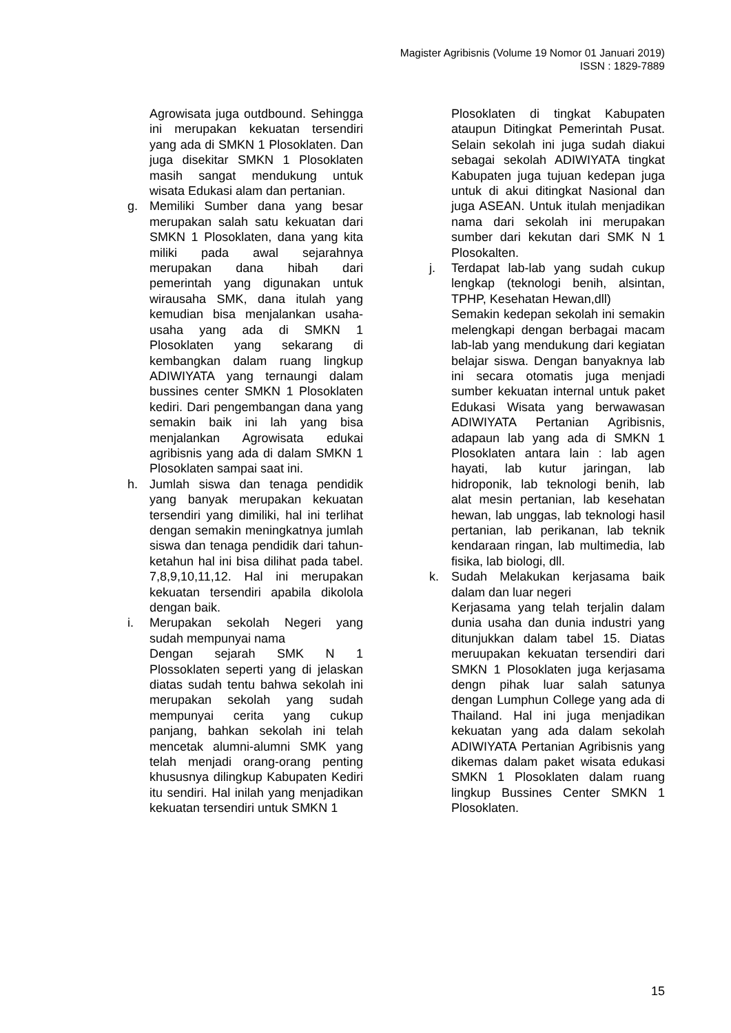Magister Agribisnis (Volume 19 Nomor 01 Januari 2019)
ISSN : 1829-7889
Agrowisata juga outdbound. Sehingga ini merupakan kekuatan tersendiri yang ada di SMKN 1 Plosoklaten. Dan juga disekitar SMKN 1 Plosoklaten masih sangat mendukung untuk wisata Edukasi alam dan pertanian.
g. Memiliki Sumber dana yang besar merupakan salah satu kekuatan dari SMKN 1 Plosoklaten, dana yang kita miliki pada awal sejarahnya merupakan dana hibah dari pemerintah yang digunakan untuk wirausaha SMK, dana itulah yang kemudian bisa menjalankan usaha-usaha yang ada di SMKN 1 Plosoklaten yang sekarang di kembangkan dalam ruang lingkup ADIWIYATA yang ternaungi dalam bussines center SMKN 1 Plosoklaten kediri. Dari pengembangan dana yang semakin baik ini lah yang bisa menjalankan Agrowisata edukai agribisnis yang ada di dalam SMKN 1 Plosoklaten sampai saat ini.
h. Jumlah siswa dan tenaga pendidik yang banyak merupakan kekuatan tersendiri yang dimiliki, hal ini terlihat dengan semakin meningkatnya jumlah siswa dan tenaga pendidik dari tahun-ketahun hal ini bisa dilihat pada tabel. 7,8,9,10,11,12. Hal ini merupakan kekuatan tersendiri apabila dikolola dengan baik.
i. Merupakan sekolah Negeri yang sudah mempunyai nama
Dengan sejarah SMK N 1 Plossoklaten seperti yang di jelaskan diatas sudah tentu bahwa sekolah ini merupakan sekolah yang sudah mempunyai cerita yang cukup panjang, bahkan sekolah ini telah mencetak alumni-alumni SMK yang telah menjadi orang-orang penting khususnya dilingkup Kabupaten Kediri itu sendiri. Hal inilah yang menjadikan kekuatan tersendiri untuk SMKN 1
Plosoklaten di tingkat Kabupaten ataupun Ditingkat Pemerintah Pusat. Selain sekolah ini juga sudah diakui sebagai sekolah ADIWIYATA tingkat Kabupaten juga tujuan kedepan juga untuk di akui ditingkat Nasional dan juga ASEAN. Untuk itulah menjadikan nama dari sekolah ini merupakan sumber dari kekutan dari SMK N 1 Plosokalten.
j. Terdapat lab-lab yang sudah cukup lengkap (teknologi benih, alsintan, TPHP, Kesehatan Hewan,dll)
Semakin kedepan sekolah ini semakin melengkapi dengan berbagai macam lab-lab yang mendukung dari kegiatan belajar siswa. Dengan banyaknya lab ini secara otomatis juga menjadi sumber kekuatan internal untuk paket Edukasi Wisata yang berwawasan ADIWIYATA Pertanian Agribisnis, adapaun lab yang ada di SMKN 1 Plosoklaten antara lain : lab agen hayati, lab kutur jaringan, lab hidroponik, lab teknologi benih, lab alat mesin pertanian, lab kesehatan hewan, lab unggas, lab teknologi hasil pertanian, lab perikanan, lab teknik kendaraan ringan, lab multimedia, lab fisika, lab biologi, dll.
k. Sudah Melakukan kerjasama baik dalam dan luar negeri
Kerjasama yang telah terjalin dalam dunia usaha dan dunia industri yang ditunjukkan dalam tabel 15. Diatas meruupakan kekuatan tersendiri dari SMKN 1 Plosoklaten juga kerjasama dengn pihak luar salah satunya dengan Lumphun College yang ada di Thailand. Hal ini juga menjadikan kekuatan yang ada dalam sekolah ADIWIYATA Pertanian Agribisnis yang dikemas dalam paket wisata edukasi SMKN 1 Plosoklaten dalam ruang lingkup Bussines Center SMKN 1 Plosoklaten.
15